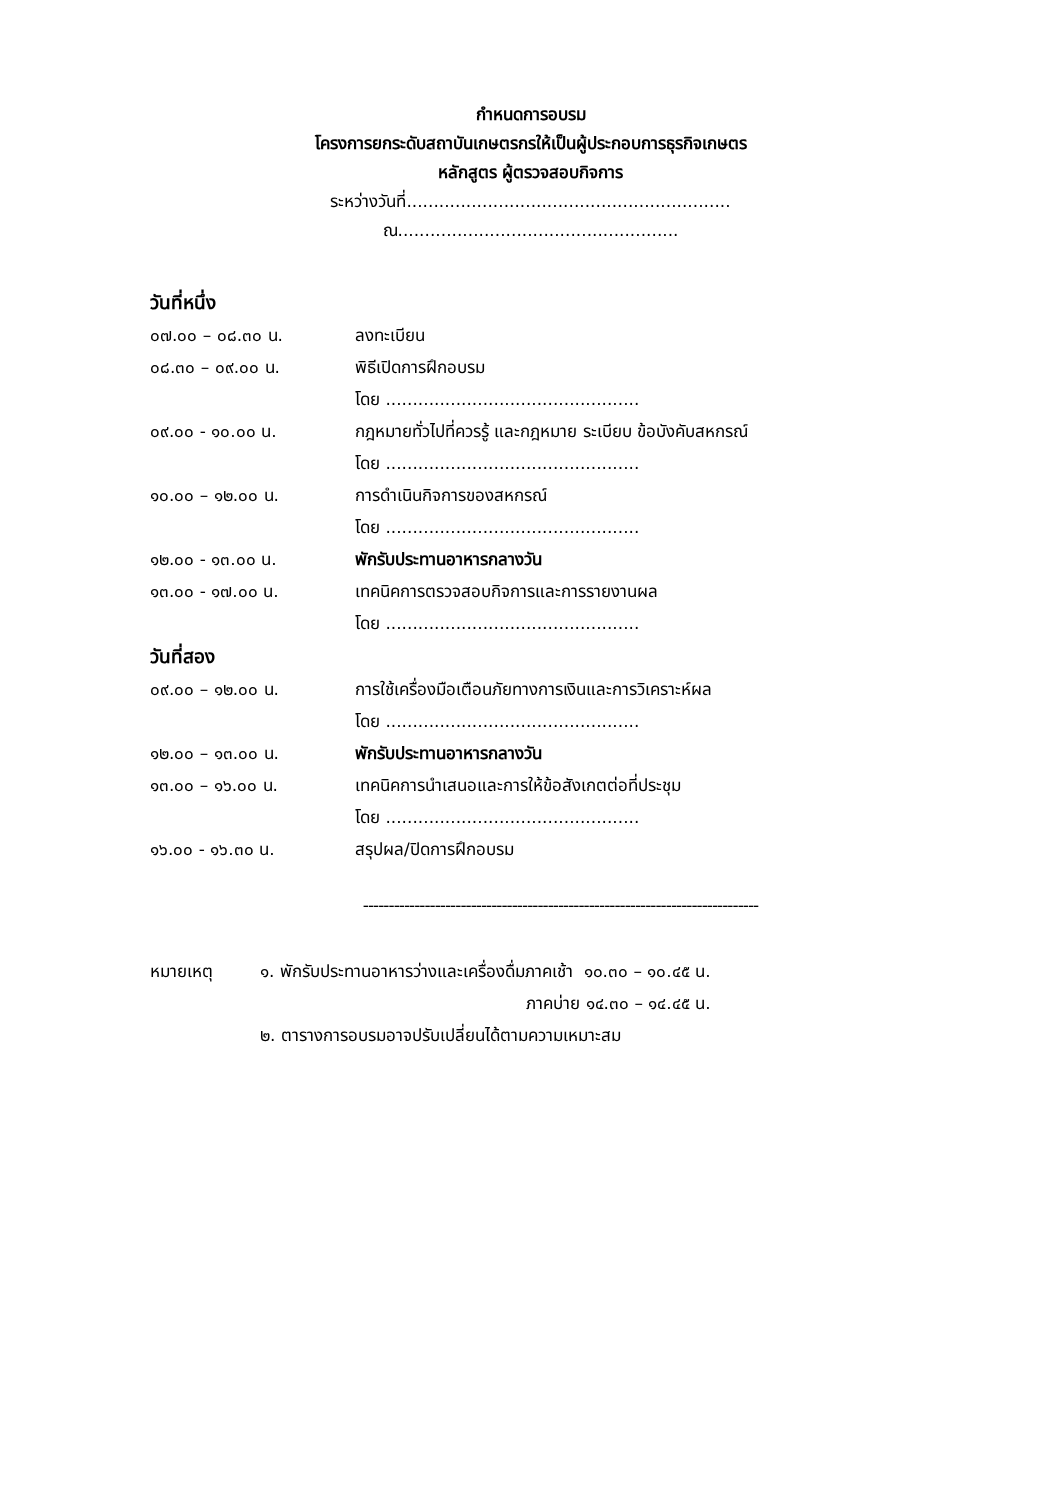กำหนดการอบรม
โครงการยกระดับสถาบันเกษตรกรให้เป็นผู้ประกอบการธุรกิจเกษตร
หลักสูตร ผู้ตรวจสอบกิจการ
ระหว่างวันที่............................................................
ณ....................................................
วันที่หนึ่ง
๐๗.๐๐ – ๐๘.๓๐ น. ลงทะเบียน
๐๘.๓๐ – ๐๙.๐๐ น. พิธีเปิดการฝึกอบรม
โดย ...............................................
๐๙.๐๐ - ๑๐.๐๐ น. กฎหมายทั่วไปที่ควรรู้ และกฎหมาย ระเบียบ ข้อบังคับสหกรณ์
โดย ...............................................
๑๐.๐๐ – ๑๒.๐๐ น. การดำเนินกิจการของสหกรณ์
โดย ...............................................
๑๒.๐๐ - ๑๓.๐๐ น. พักรับประทานอาหารกลางวัน
๑๓.๐๐ - ๑๗.๐๐ น. เทคนิคการตรวจสอบกิจการและการรายงานผล
โดย ...............................................
วันที่สอง
๐๙.๐๐ – ๑๒.๐๐ น. การใช้เครื่องมือเตือนภัยทางการเงินและการวิเคราะห์ผล
โดย ...............................................
๑๒.๐๐ – ๑๓.๐๐ น. พักรับประทานอาหารกลางวัน
๑๓.๐๐ – ๑๖.๐๐ น. เทคนิคการนำเสนอและการให้ข้อสังเกตต่อที่ประชุม
โดย ...............................................
๑๖.๐๐ - ๑๖.๓๐ น. สรุปผล/ปิดการฝึกอบรม
-----------------------------------------------------------------------------
หมายเหตุ ๑. พักรับประทานอาหารว่างและเครื่องดื่มภาคเช้า ๑๐.๓๐ – ๑๐.๔๕ น.
ภาคบ่าย ๑๔.๓๐ – ๑๔.๔๕ น.
๒. ตารางการอบรมอาจปรับเปลี่ยนได้ตามความเหมาะสม